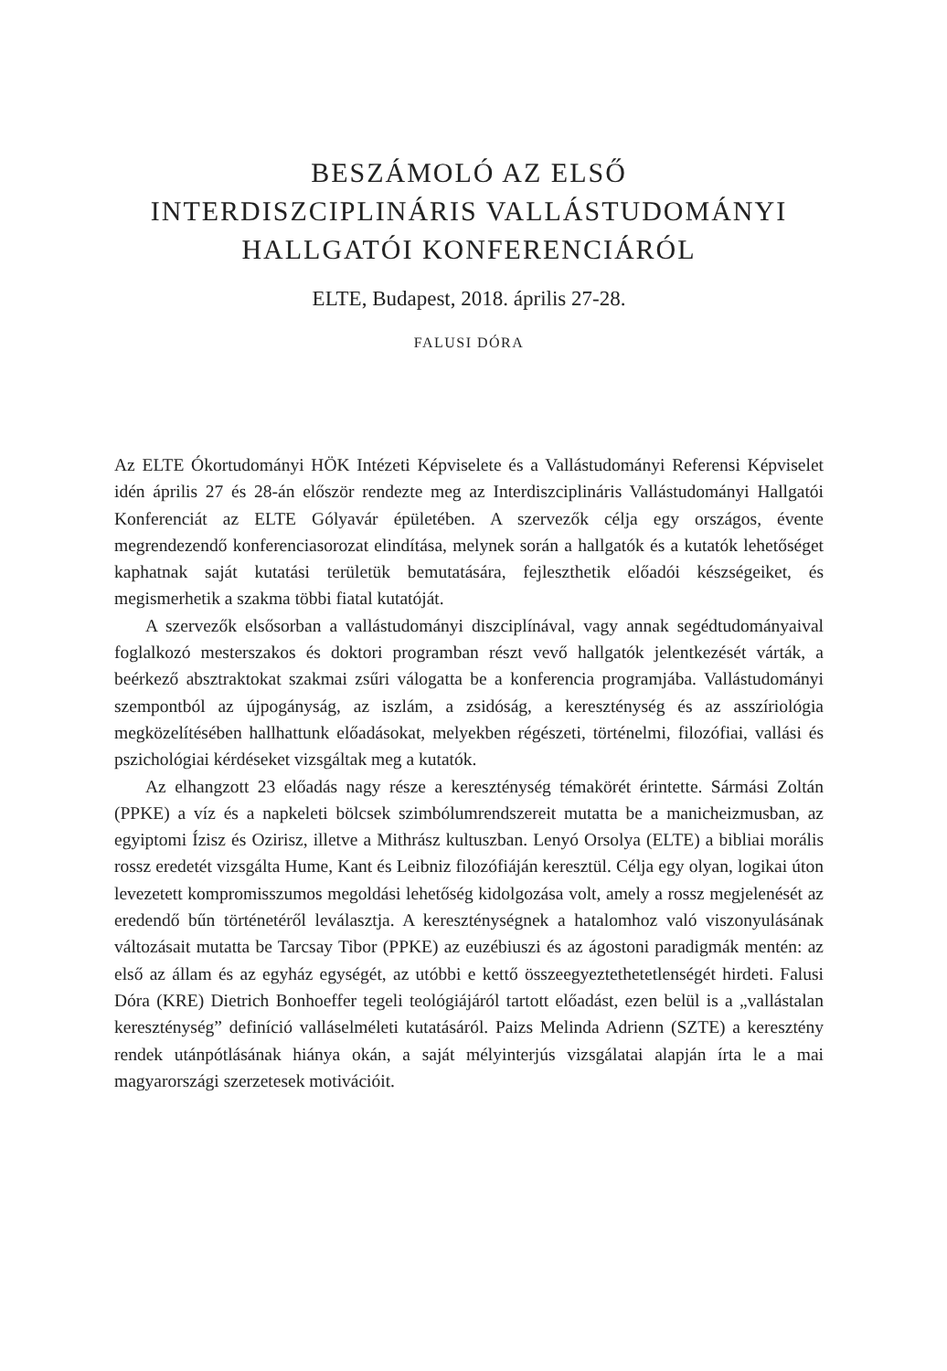BESZÁMOLÓ AZ ELSŐ
INTERDISZCIPLINÁRIS VALLÁSTUDOMÁNYI
HALLGATÓI KONFERENCIÁRÓL
ELTE, Budapest, 2018. április 27-28.
FALUSI DÓRA
Az ELTE Ókortudományi HÖK Intézeti Képviselete és a Vallástudományi Referensi Képviselet idén április 27 és 28-án először rendezte meg az Interdiszciplináris Vallástudományi Hallgatói Konferenciát az ELTE Gólyavár épületében. A szervezők célja egy országos, évente megrendezendő konferenciasorozat elindítása, melynek során a hallgatók és a kutatók lehetőséget kaphatnak saját kutatási területük bemutatására, fejleszthetik előadói készségeiket, és megismerhetik a szakma többi fiatal kutatóját.
A szervezők elsősorban a vallástudományi diszciplínával, vagy annak segédtudományaival foglalkozó mesterszakos és doktori programban részt vevő hallgatók jelentkezését várták, a beérkező absztraktokat szakmai zsűri válogatta be a konferencia programjába. Vallástudományi szempontból az újpogányság, az iszlám, a zsidóság, a kereszténység és az asszíriológia megközelítésében hallhattunk előadásokat, melyekben régészeti, történelmi, filozófiai, vallási és pszichológiai kérdéseket vizsgáltak meg a kutatók.
Az elhangzott 23 előadás nagy része a kereszténység témakörét érintette. Sármási Zoltán (PPKE) a víz és a napkeleti bölcsek szimbólumrendszereit mutatta be a manicheizmusban, az egyiptomi Ízisz és Ozirisz, illetve a Mithrász kultuszban. Lenyó Orsolya (ELTE) a bibliai morális rossz eredetét vizsgálta Hume, Kant és Leibniz filozófiáján keresztül. Célja egy olyan, logikai úton levezetett kompromisszumos megoldási lehetőség kidolgozása volt, amely a rossz megjelenését az eredendő bűn történetéről leválasztja. A kereszténységnek a hatalomhoz való viszonyulásának változásait mutatta be Tarcsay Tibor (PPKE) az euzébiuszi és az ágostoni paradigmák mentén: az első az állam és az egyház egységét, az utóbbi e kettő összeegyeztethetetlenségét hirdeti. Falusi Dóra (KRE) Dietrich Bonhoeffer tegeli teológiájáról tartott előadást, ezen belül is a „vallástalan kereszténység” definíció valláselméleti kutatásáról. Paizs Melinda Adrienn (SZTE) a keresztény rendek utánpótlásának hiánya okán, a saját mélyinterjús vizsgálatai alapján írta le a mai magyarországi szerzetesek motivációit.